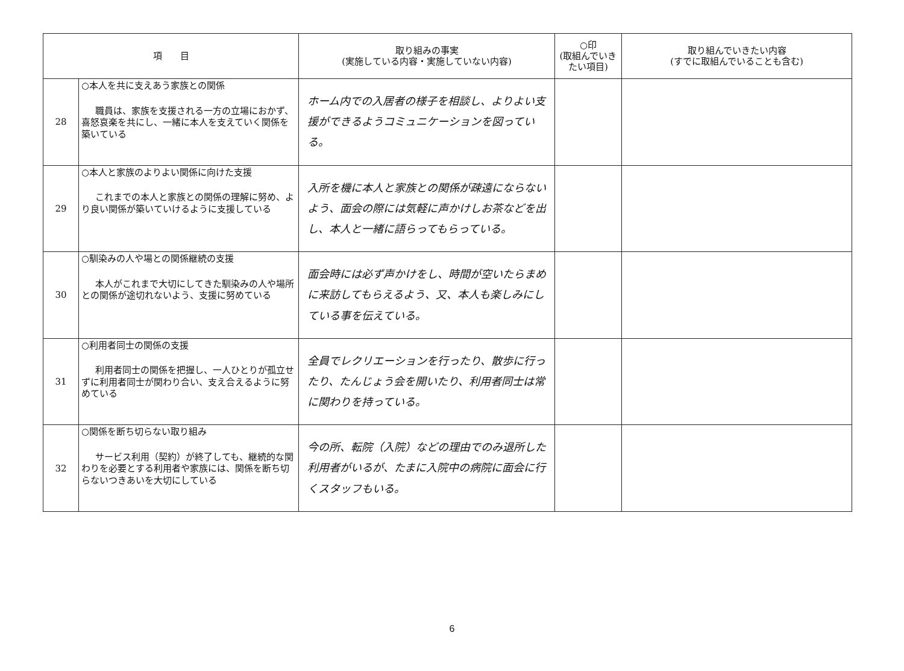| 項 目 | | 取り組みの事実 (実施している内容・実施していない内容) | ○印 (取組んでいき たい項目) | 取り組んでいきたい内容 (すでに取組んでいることも含む) |
| --- | --- | --- | --- | --- |
| 28 | ○本人を共に支えあう家族との関係 職員は、家族を支援される一方の立場におかず、喜怒哀楽を共にし、一緒に本人を支えていく関係を築いている | ホーム内での入居者の様子を相談し、よりよい支援ができるようコミュニケーションを図っている。 | | |
| 29 | ○本人と家族のよりよい関係に向けた支援 これまでの本人と家族との関係の理解に努め、より良い関係が築いていけるように支援している | 入所を機に本人と家族との関係が疎遠にならないよう、面会の際には気軽に声かけしお茶などを出し、本人と一緒に語らってもらっている。 | | |
| 30 | ○馴染みの人や場との関係継続の支援 本人がこれまで大切にしてきた馴染みの人や場所との関係が途切れないよう、支援に努めている | 面会時には必ず声かけをし、時間が空いたらまめに来訪してもらえるよう、又、本人も楽しみにしている事を伝えている。 | | |
| 31 | ○利用者同士の関係の支援 利用者同士の関係を把握し、一人ひとりが孤立せずに利用者同士が関わり合い、支え合えるように努めている | 全員でレクリエーションを行ったり、散歩に行ったり、たんじょう会を開いたり、利用者同士は常に関わりを持っている。 | | |
| 32 | ○関係を断ち切らない取り組み サービス利用（契約）が終了しても、継続的な関わりを必要とする利用者や家族には、関係を断ち切らないつきあいを大切にしている | 今の所、転院（入院）などの理由でのみ退所した利用者がいるが、たまに入院中の病院に面会に行くスタッフもいる。 | | |
6